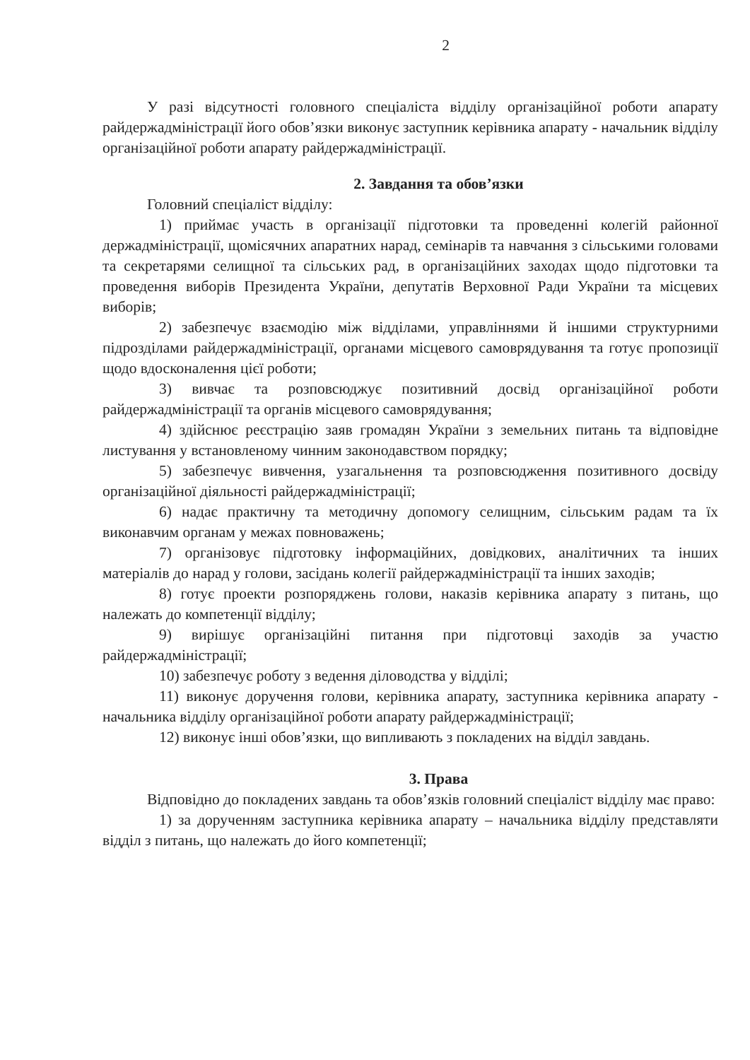2
У разі відсутності головного спеціаліста відділу організаційної роботи апарату райдержадміністрації його обов’язки виконує заступник керівника апарату - начальник відділу організаційної роботи апарату райдержадміністрації.
2. Завдання та обов’язки
Головний спеціаліст відділу:
1) приймає участь в організації підготовки та проведенні колегій районної держадміністрації, щомісячних апаратних нарад, семінарів та навчання з сільськими головами та секретарями селищної та сільських рад, в організаційних заходах щодо підготовки та проведення виборів Президента України, депутатів Верховної Ради України та місцевих виборів;
2) забезпечує взаємодію між відділами, управліннями й іншими структурними підрозділами райдержадміністрації, органами місцевого самоврядування та готує пропозиції щодо вдосконалення цієї роботи;
3) вивчає та розповсюджує позитивний досвід організаційної роботи райдержадміністрації та органів місцевого самоврядування;
4) здійснює реєстрацію заяв громадян України з земельних питань та відповідне листування у встановленому чинним законодавством порядку;
5) забезпечує вивчення, узагальнення та розповсюдження позитивного досвіду організаційної діяльності райдержадміністрації;
6) надає практичну та методичну допомогу селищним, сільським радам та їх виконавчим органам у межах повноважень;
7) організовує підготовку інформаційних, довідкових, аналітичних та інших матеріалів до нарад у голови, засідань колегії райдержадміністрації та інших заходів;
8) готує проекти розпоряджень голови, наказів керівника апарату з питань, що належать до компетенції відділу;
9) вирішує організаційні питання при підготовці заходів за участю райдержадміністрації;
10) забезпечує роботу з ведення діловодства у відділі;
11) виконує доручення голови, керівника апарату, заступника керівника апарату - начальника відділу організаційної роботи апарату райдержадміністрації;
12) виконує інші обов’язки, що випливають з покладених на відділ завдань.
3. Права
Відповідно до покладених завдань та обов’язків головний спеціаліст відділу має право:
1) за дорученням заступника керівника апарату – начальника відділу представляти відділ з питань, що належать до його компетенції;